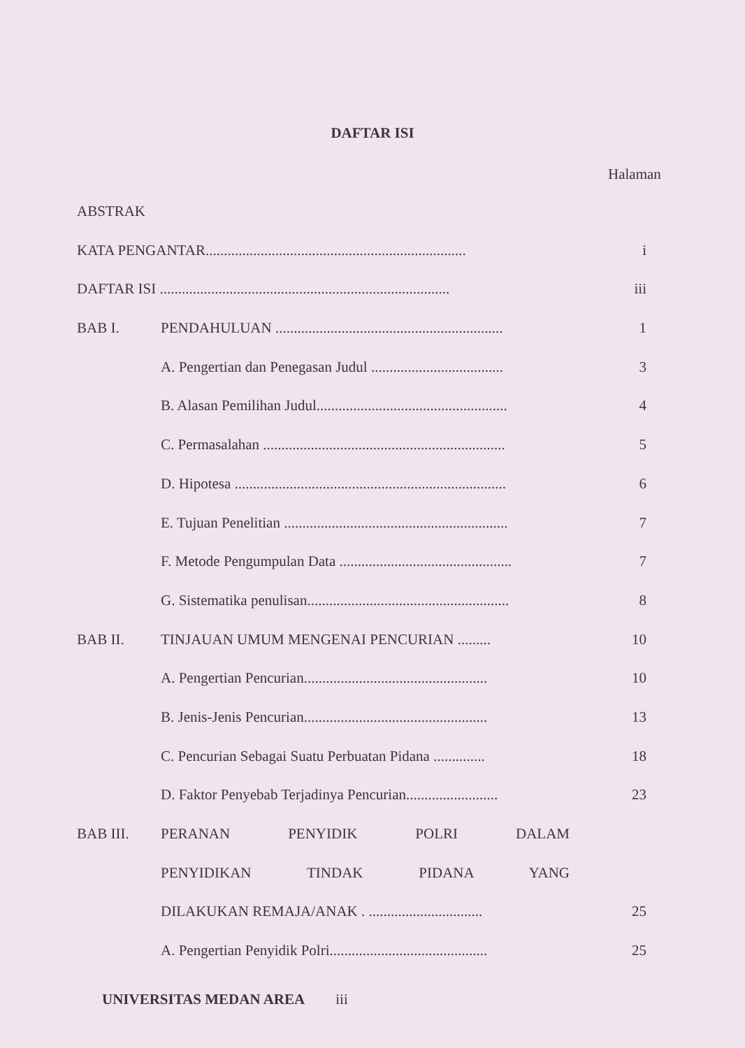DAFTAR ISI
Halaman
ABSTRAK
KATA PENGANTAR....................................................................... i
DAFTAR ISI ............................................................................... iii
BAB I. PENDAHULUAN .............................................................. 1
A. Pengertian dan Penegasan Judul .................................... 3
B. Alasan Pemilihan Judul.................................................... 4
C. Permasalahan .................................................................. 5
D. Hipotesa .......................................................................... 6
E. Tujuan Penelitian ............................................................. 7
F. Metode Pengumpulan Data ............................................... 7
G. Sistematika penulisan....................................................... 8
BAB II. TINJAUAN UMUM MENGENAI PENCURIAN ......... 10
A. Pengertian Pencurian.................................................. 10
B. Jenis-Jenis Pencurian.................................................. 13
C. Pencurian Sebagai Suatu Perbuatan Pidana .............. 18
D. Faktor Penyebab Terjadinya Pencurian......................... 23
BAB III. PERANAN PENYIDIK POLRI DALAM
PENYIDIKAN TINDAK PIDANA YANG
DILAKUKAN REMAJA/ANAK . ............................... 25
A. Pengertian Penyidik Polri........................................... 25
UNIVERSITAS MEDAN AREA iii